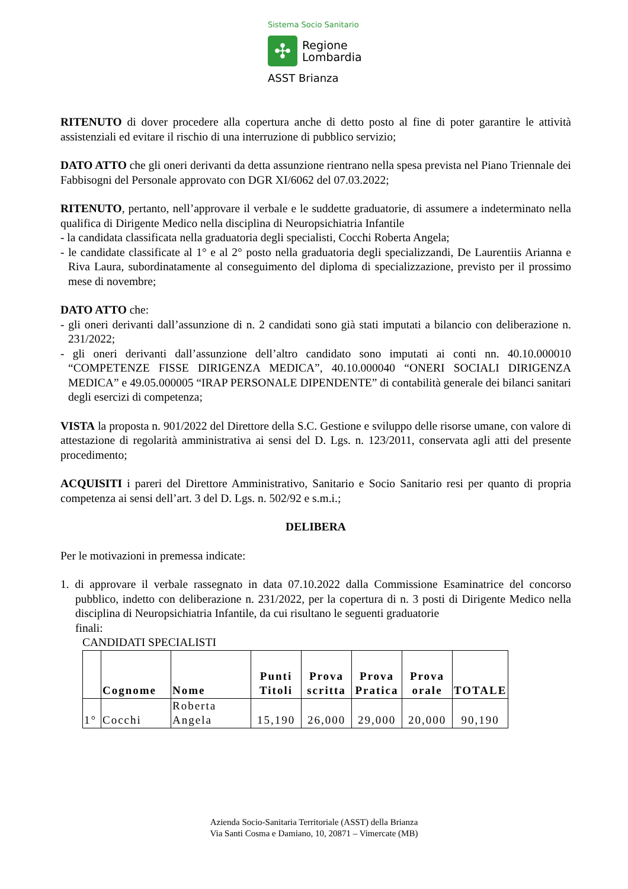Sistema Socio Sanitario
✣
Regione
Lombardia
ASST Brianza
RITENUTO di dover procedere alla copertura anche di detto posto al fine di poter garantire le attività assistenziali ed evitare il rischio di una interruzione di pubblico servizio;
DATO ATTO che gli oneri derivanti da detta assunzione rientrano nella spesa prevista nel Piano Triennale dei Fabbisogni del Personale approvato con DGR XI/6062 del 07.03.2022;
RITENUTO, pertanto, nell’approvare il verbale e le suddette graduatorie, di assumere a indeterminato nella qualifica di Dirigente Medico nella disciplina di Neuropsichiatria Infantile
- la candidata classificata nella graduatoria degli specialisti, Cocchi Roberta Angela;
- le candidate classificate al 1° e al 2° posto nella graduatoria degli specializzandi, De Laurentiis Arianna e Riva Laura, subordinatamente al conseguimento del diploma di specializzazione, previsto per il prossimo mese di novembre;
DATO ATTO che:
- gli oneri derivanti dall’assunzione di n. 2 candidati sono già stati imputati a bilancio con deliberazione n. 231/2022;
- gli oneri derivanti dall’assunzione dell’altro candidato sono imputati ai conti nn. 40.10.000010 “COMPETENZE FISSE DIRIGENZA MEDICA”, 40.10.000040 “ONERI SOCIALI DIRIGENZA MEDICA” e 49.05.000005 “IRAP PERSONALE DIPENDENTE” di contabilità generale dei bilanci sanitari degli esercizi di competenza;
VISTA la proposta n. 901/2022 del Direttore della S.C. Gestione e sviluppo delle risorse umane, con valore di attestazione di regolarità amministrativa ai sensi del D. Lgs. n. 123/2011, conservata agli atti del presente procedimento;
ACQUISITI i pareri del Direttore Amministrativo, Sanitario e Socio Sanitario resi per quanto di propria competenza ai sensi dell’art. 3 del D. Lgs. n. 502/92 e s.m.i.;
DELIBERA
Per le motivazioni in premessa indicate:
1. di approvare il verbale rassegnato in data 07.10.2022 dalla Commissione Esaminatrice del concorso pubblico, indetto con deliberazione n. 231/2022, per la copertura di n. 3 posti di Dirigente Medico nella disciplina di Neuropsichiatria Infantile, da cui risultano le seguenti graduatorie
finali:
CANDIDATI SPECIALISTI
| | Cognome | Nome | Punti Titoli | Prova scritta | Prova Pratica | Prova orale | TOTALE |
| --- | --- | --- | --- | --- | --- | --- | --- |
| 1° | Cocchi | Roberta Angela | 15,190 | 26,000 | 29,000 | 20,000 | 90,190 |
Azienda Socio-Sanitaria Territoriale (ASST) della Brianza
Via Santi Cosma e Damiano, 10, 20871 – Vimercate (MB)